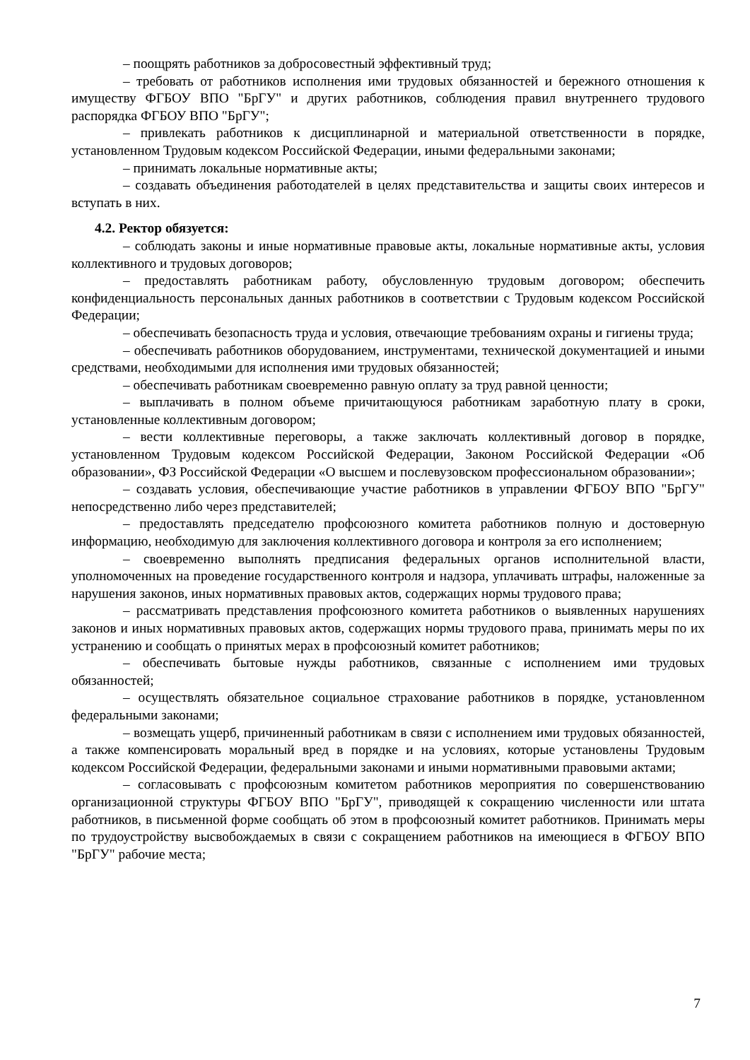– поощрять работников за добросовестный эффективный труд;
– требовать от работников исполнения ими трудовых обязанностей и бережного отношения к имуществу ФГБОУ ВПО "БрГУ" и других работников, соблюдения правил внутреннего трудового распорядка ФГБОУ ВПО "БрГУ";
– привлекать работников к дисциплинарной и материальной ответственности в порядке, установленном Трудовым кодексом Российской Федерации, иными федеральными законами;
– принимать локальные нормативные акты;
– создавать объединения работодателей в целях представительства и защиты своих интересов и вступать в них.
4.2. Ректор обязуется:
– соблюдать законы и иные нормативные правовые акты, локальные нормативные акты, условия коллективного и трудовых договоров;
– предоставлять работникам работу, обусловленную трудовым договором; обеспечить конфиденциальность персональных данных работников в соответствии с Трудовым кодексом Российской Федерации;
– обеспечивать безопасность труда и условия, отвечающие требованиям охраны и гигиены труда;
– обеспечивать работников оборудованием, инструментами, технической документацией и иными средствами, необходимыми для исполнения ими трудовых обязанностей;
– обеспечивать работникам своевременно равную оплату за труд равной ценности;
– выплачивать в полном объеме причитающуюся работникам заработную плату в сроки, установленные коллективным договором;
– вести коллективные переговоры, а также заключать коллективный договор в порядке, установленном Трудовым кодексом Российской Федерации, Законом Российской Федерации «Об образовании», ФЗ Российской Федерации «О высшем и послевузовском профессиональном образовании»;
– создавать условия, обеспечивающие участие работников в управлении ФГБОУ ВПО "БрГУ" непосредственно либо через представителей;
– предоставлять председателю профсоюзного комитета работников полную и достоверную информацию, необходимую для заключения коллективного договора и контроля за его исполнением;
– своевременно выполнять предписания федеральных органов исполнительной власти, уполномоченных на проведение государственного контроля и надзора, уплачивать штрафы, наложенные за нарушения законов, иных нормативных правовых актов, содержащих нормы трудового права;
– рассматривать представления профсоюзного комитета работников о выявленных нарушениях законов и иных нормативных правовых актов, содержащих нормы трудового права, принимать меры по их устранению и сообщать о принятых мерах в профсоюзный комитет работников;
– обеспечивать бытовые нужды работников, связанные с исполнением ими трудовых обязанностей;
– осуществлять обязательное социальное страхование работников в порядке, установленном федеральными законами;
– возмещать ущерб, причиненный работникам в связи с исполнением ими трудовых обязанностей, а также компенсировать моральный вред в порядке и на условиях, которые установлены Трудовым кодексом Российской Федерации, федеральными законами и иными нормативными правовыми актами;
– согласовывать с профсоюзным комитетом работников мероприятия по совершенствованию организационной структуры ФГБОУ ВПО "БрГУ", приводящей к сокращению численности или штата работников, в письменной форме сообщать об этом в профсоюзный комитет работников. Принимать меры по трудоустройству высвобождаемых в связи с сокращением работников на имеющиеся в ФГБОУ ВПО "БрГУ" рабочие места;
7